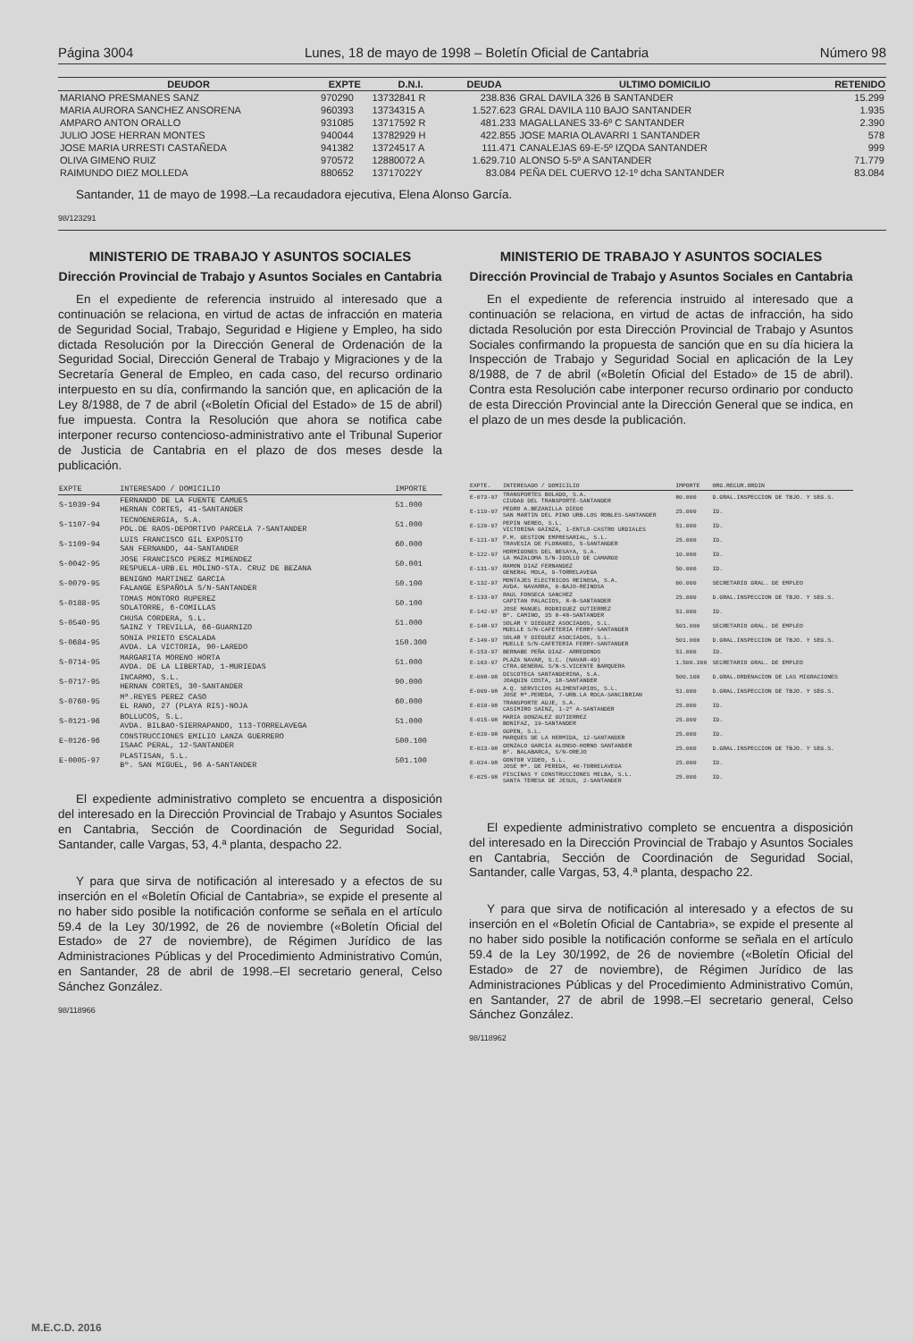Página 3004 Lunes, 18 de mayo de 1998 – Boletín Oficial de Cantabria Número 98
| DEUDOR | EXPTE | D.N.I. | DEUDA | ULTIMO DOMICILIO | RETENIDO |
| --- | --- | --- | --- | --- | --- |
| MARIANO PRESMANES SANZ | 970290 | 13732841 R | 238.836 | GRAL DAVILA 326 B SANTANDER | 15.299 |
| MARIA AURORA SANCHEZ ANSORENA | 960393 | 13734315 A | 1.527.623 | GRAL DAVILA 110 BAJO SANTANDER | 1.935 |
| AMPARO ANTON ORALLO | 931085 | 13717592 R | 481.233 | MAGALLANES 33-6º C SANTANDER | 2.390 |
| JULIO JOSE HERRAN MONTES | 940044 | 13782929 H | 422.855 | JOSE MARIA OLAVARRI 1 SANTANDER | 578 |
| JOSE MARIA URRESTI CASTAÑEDA | 941382 | 13724517 A | 111.471 | CANALEJAS 69-E-5º IZQDA SANTANDER | 999 |
| OLIVA GIMENO RUIZ | 970572 | 12880072 A | 1.629.710 | ALONSO 5-5º A SANTANDER | 71.779 |
| RAIMUNDO DIEZ MOLLEDA | 880652 | 13717022Y | 83.084 | PEÑA DEL CUERVO 12-1º dcha SANTANDER | 83.084 |
Santander, 11 de mayo de 1998.–La recaudadora ejecutiva, Elena Alonso García.
98/123291
MINISTERIO DE TRABAJO Y ASUNTOS SOCIALES
Dirección Provincial de Trabajo y Asuntos Sociales en Cantabria
En el expediente de referencia instruido al interesado que a continuación se relaciona, en virtud de actas de infracción en materia de Seguridad Social, Trabajo, Seguridad e Higiene y Empleo, ha sido dictada Resolución por la Dirección General de Ordenación de la Seguridad Social, Dirección General de Trabajo y Migraciones y de la Secretaría General de Empleo, en cada caso, del recurso ordinario interpuesto en su día, confirmando la sanción que, en aplicación de la Ley 8/1988, de 7 de abril («Boletín Oficial del Estado» de 15 de abril) fue impuesta. Contra la Resolución que ahora se notifica cabe interponer recurso contencioso-administrativo ante el Tribunal Superior de Justicia de Cantabria en el plazo de dos meses desde la publicación.
| EXPTE | INTERESADO / DOMICILIO | IMPORTE |
| --- | --- | --- |
| S-1039-94 | FERNANDO DE LA FUENTE CAMUES HERNAN CORTES, 41-SANTANDER | 51.000 |
| S-1107-94 | TECNOENERGIA, S.A. POL.DE RAOS-DEPORTIVO PARCELA 7-SANTANDER | 51.000 |
| S-1109-94 | LUIS FRANCISCO GIL EXPOSITO SAN FERNANDO, 44-SANTANDER | 60.000 |
| S-0042-95 | JOSE FRANCISCO PEREZ MIMENDEZ RESPUELA-URB.EL MOLINO-STA. CRUZ DE BEZANA | 50.001 |
| S-0079-95 | BENIGNO MARTINEZ GARCIA FALANGE ESPAÑOLA S/N-SANTANDER | 50.100 |
| S-0188-95 | TOMAS MONTORO RUPEREZ SOLATORRE, 6-COMILLAS | 50.100 |
| S-0540-95 | CHUSA CORDERA, S.L. SAINZ Y TREVILLA, 66-GUARNIZO | 51.000 |
| S-0684-95 | SONIA PRIETO ESCALADA AVDA. LA VICTORIA, 90-LAREDO | 150.300 |
| S-0714-95 | MARGARITA MORENO HORTA AVDA. DE LA LIBERTAD, 1-MURIEDAS | 51.000 |
| S-0717-95 | INCARMO, S.L. HERNAN CORTES, 30-SANTANDER | 90.000 |
| S-0760-95 | Mª.REYES PEREZ CASO EL RANO, 27 (PLAYA RIS)-NOJA | 60.000 |
| S-0121-96 | BOLLUCOS, S.L. AVDA. BILBAO-SIERRAPANDO, 113-TORRELAVEGA | 51.000 |
| E-0126-96 | CONSTRUCCIONES EMILIO LANZA GUERRERO ISAAC PERAL, 12-SANTANDER | 500.100 |
| E-0005-97 | PLASTISAN, S.L. Bº. SAN MIGUEL, 96 A-SANTANDER | 501.100 |
El expediente administrativo completo se encuentra a disposición del interesado en la Dirección Provincial de Trabajo y Asuntos Sociales en Cantabria, Sección de Coordinación de Seguridad Social, Santander, calle Vargas, 53, 4.ª planta, despacho 22.
Y para que sirva de notificación al interesado y a efectos de su inserción en el «Boletín Oficial de Cantabria», se expide el presente al no haber sido posible la notificación conforme se señala en el artículo 59.4 de la Ley 30/1992, de 26 de noviembre («Boletín Oficial del Estado» de 27 de noviembre), de Régimen Jurídico de las Administraciones Públicas y del Procedimiento Administrativo Común, en Santander, 28 de abril de 1998.–El secretario general, Celso Sánchez González.
98/118966
MINISTERIO DE TRABAJO Y ASUNTOS SOCIALES
Dirección Provincial de Trabajo y Asuntos Sociales en Cantabria
En el expediente de referencia instruido al interesado que a continuación se relaciona, en virtud de actas de infracción, ha sido dictada Resolución por esta Dirección Provincial de Trabajo y Asuntos Sociales confirmando la propuesta de sanción que en su día hiciera la Inspección de Trabajo y Seguridad Social en aplicación de la Ley 8/1988, de 7 de abril («Boletín Oficial del Estado» de 15 de abril). Contra esta Resolución cabe interponer recurso ordinario por conducto de esta Dirección Provincial ante la Dirección General que se indica, en el plazo de un mes desde la publicación.
| EXPTE. | INTERESADO / DOMICILIO | IMPORTE | ORG.RECUR.ORDIN |
| --- | --- | --- | --- |
| E-073-97 | TRANSPORTES BOLADO, S.A. CIUDAD DEL TRANSPORTE-SANTANDER | 80.000 | D.GRAL.INSPECCION DE TBJO. Y SEG.S. |
| E-119-97 | PEDRO A.BEZANILLA DIEGO SAN MARTIN DEL PINO URB.LOS ROBLES-SANTANDER | 25.000 | ID. |
| E-120-97 | PEPIN NEREO, S.L. VICTORINA GAINZA, 1-ENTLO-CASTRO URDIALES | 51.000 | ID. |
| E-121-97 | P.M. GESTION EMPRESARIAL, S.L. TRAVESIA DE FLORANES, 5-SANTANDER | 25.000 | ID. |
| E-122-97 | HORMIGONES DEL BESAYA, S.A. LA MAZALOMA S/N-IGOLLO DE CAMARGO | 10.000 | ID. |
| E-131-97 | RAMON DIAZ FERNANDEZ GENERAL MOLA, 9-TORRELAVEGA | 50.000 | ID. |
| E-132-97 | MONTAJES ELECTRICOS REINOSA, S.A. AVDA. NAVARRA, 6-BAJO-REINOSA | 60.000 | SECRETARIO GRAL. DE EMPLEO |
| E-133-97 | RAUL FONSECA SANCHEZ CAPITAN PALACIOS, 8-B-SANTANDER | 25.000 | D.GRAL.INSPECCION DE TBJO. Y SEG.S. |
| E-142-97 | JOSE MANUEL RODRIGUEZ GUTIERREZ Bº. CAMINO, 35 8-48-SANTANDER | 51.000 | ID. |
| E-148-97 | SOLAR Y DIEGUEZ ASOCIADOS, S.L. MUELLE S/N-CAFETERIA FERRY-SANTANDER | 501.000 | SECRETARIO GRAL. DE EMPLEO |
| E-149-97 | SOLAR Y DIEGUEZ ASOCIADOS, S.L. MUELLE S/N-CAFETERIA FERRY-SANTANDER | 501.000 | D.GRAL.INSPECCION DE TBJO. Y SEG.S. |
| E-153-97 | BERNABE PEÑA DIAZ- ARREDONDO | 51.000 | ID. |
| E-163-97 | PLAZA NAVAR, S.C. (NAVAR-49) CTRA.GENERAL S/N-S.VICENTE BARQUERA | 1.500.300 | SECRETARIO GRAL. DE EMPLEO |
| E-008-98 | DISCOTECA SANTANDERINA, S.A. JOAQUIN COSTA, 18-SANTANDER | 500.100 | D.GRAL.ORDENACION DE LAS MIGRACIONES |
| E-009-98 | A.Q. SERVICIOS ALIMENTARIOS, S.L. JOSE Mª.PEREDA, 7-URB.LA ROCA-SANCIBRIAN | 51.000 | D.GRAL.INSPECCION DE TBJO. Y SEG.S. |
| E-010-98 | TRANSPORTE AUJE, S.A. CASIMIRO SAINZ, 1-2º A-SANTANDER | 25.000 | ID. |
| E-015-98 | MARIA GONZALEZ GUTIERREZ BONIFAZ, 19-SANTANDER | 25.000 | ID. |
| E-020-98 | GUPEN, S.L. MARQUES DE LA HERMIDA, 12-SANTANDER | 25.000 | ID. |
| E-023-98 | GONZALO GARCIA ALONSO-HORNO SANTANDER Bº. BALABARCA, S/N-OREJO | 25.000 | D.GRAL.INSPECCION DE TBJO. Y SEG.S. |
| E-024-98 | GONTOR VIDEO, S.L. JOSE Mª. DE PEREDA, 40-TORRELAVEGA | 25.000 | ID. |
| E-025-98 | PISCINAS Y CONSTRUCCIONES MELBA, S.L. SANTA TERESA DE JESUS, 2-SANTANDER | 25.000 | ID. |
El expediente administrativo completo se encuentra a disposición del interesado en la Dirección Provincial de Trabajo y Asuntos Sociales en Cantabria, Sección de Coordinación de Seguridad Social, Santander, calle Vargas, 53, 4.ª planta, despacho 22.
Y para que sirva de notificación al interesado y a efectos de su inserción en el «Boletín Oficial de Cantabria», se expide el presente al no haber sido posible la notificación conforme se señala en el artículo 59.4 de la Ley 30/1992, de 26 de noviembre («Boletín Oficial del Estado» de 27 de noviembre), de Régimen Jurídico de las Administraciones Públicas y del Procedimiento Administrativo Común, en Santander, 27 de abril de 1998.–El secretario general, Celso Sánchez González.
98/118962
M.E.C.D. 2016